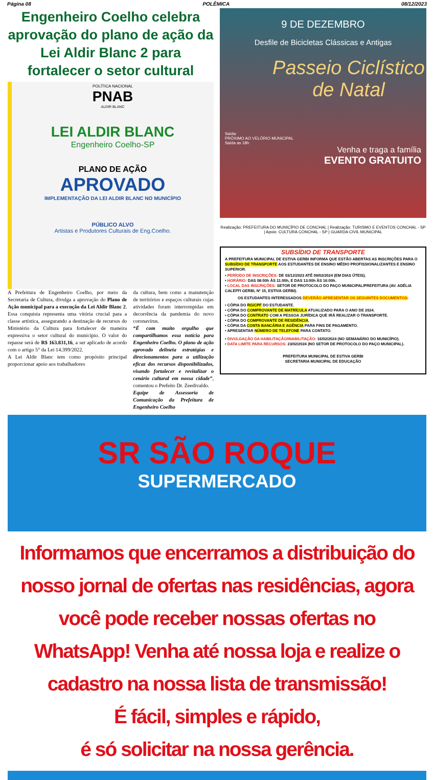Página 08 POLÊMICA 08/12/2023
Engenheiro Coelho celebra aprovação do plano de ação da Lei Aldir Blanc 2 para fortalecer o setor cultural
POLÍTICA NACIONAL
PNAB
ALDIR BLANC
LEI ALDIR BLANC
Engenheiro Coelho-SP
PLANO DE AÇÃO
APROVADO
IMPLEMENTAÇÃO DA LEI ALDIR BLANC NO MUNICÍPIO
PÚBLICO ALVO
Artistas e Produtores Culturais de Eng.Coelho.
A Prefeitura de Engenheiro Coelho, por meio da Secretaria de Cultura, divulga a aprovação do Plano de Ação municipal para a execução da Lei Aldir Blanc 2. Essa conquista representa uma vitória crucial para a classe artística, assegurando a destinação de recursos do Ministério da Cultura para fortalecer de maneira expressiva o setor cultural do município. O valor do repasse será de R$ 163.831,16, a ser aplicado de acordo com o artigo 5° da Lei 14.399/2022.
A Lei Aldir Blanc tem como propósito principal proporcionar apoio aos trabalhadores
da cultura, bem como a manutenção de territórios e espaços culturais cujas atividades foram interrompidas em decorrência da pandemia do novo coronavírus.
“É com muito orgulho que compartilhamos essa notícia para Engenheiro Coelho. O plano de ação aprovado delineia estratégias e direcionamentos para a utilização eficaz dos recursos disponibilizados, visando fortalecer e revitalizar o cenário cultural em nossa cidade”, comentou o Prefeito Dr. Zeedivaldo.
Equipe de Assessoria de Comunicação da Prefeitura de Engenheiro Coelho
9 DE DEZEMBRO
Desfile de Bicicletas Clássicas e Antigas
Passeio Ciclístico de Natal
Saída:
PRÓXIMO AO VELÓRIO MUNICIPAL
Saída as 18h
Venha e traga a família
EVENTO GRATUITO
Realização: PREFEITURA DO MUNICÍPIO DE CONCHAL | Realização: TURISMO E EVENTOS CONCHAL - SP | Apoio: CULTURA CONCHAL - SP | GUARDA CIVIL MUNICIPAL
SUBSÍDIO DE TRANSPORTE
A PREFEITURA MUNICIPAL DE ESTIVA GERBI INFORMA QUE ESTÃO ABERTAS AS INSCRIÇÕES PARA O SUBSÍDIO DE TRANSPORTE AOS ESTUDANTES DE ENSINO MÉDIO PROFISSIONALIZANTES E ENSINO SUPERIOR.
• PERÍODO DE INSCRIÇÕES: DE 03/12/2023 ATÉ 09/02/2024 (EM DIAS ÚTEIS).
• HORÁRIO: DAS 08:00h ÀS 11:00h, E DAS 13:00h ÀS 16:00h.
• LOCAL DAS INSCRIÇÕES: SETOR DE PROTOCOLO DO PAÇO MUNICIPAL/PREFEITURA (AV. ADÉLIA CALEFFI GERBI, Nº 15, ESTIVA GERBI).
OS ESTUDANTES INTERESSADOS DEVERÃO APRESENTAR OS SEGUINTES DOCUMENTOS:
• CÓPIA DO RG/CPF DO ESTUDANTE.
• CÓPIA DO COMPROVANTE DE MATRÍCULA ATUALIZADO PARA O ANO DE 2024.
• CÓPIA DO CONTRATO COM A PESSOA JURÍDICA QUE IRÁ REALIZAR O TRANSPORTE.
• CÓPIA DO COMPROVANTE DE RESIDÊNCIA.
• CÓPIA DA CONTA BANCÁRIA E AGÊNCIA PARA FINS DE PAGAMENTO.
• APRESENTAR NÚMERO DE TELEFONE PARA CONTATO.
• DIVULGAÇÃO DA HABILITAÇÃO/INABILITAÇÃO: 16/02/2024 (NO SEMANÁRIO DO MUNICÍPIO).
• DATA LIMITE PARA RECURSOS: 23/02/2024 (NO SETOR DE PROTOCOLO DO PAÇO MUNICIPAL).
PREFEITURA MUNICIPAL DE ESTIVA GERBI
SECRETARIA MUNICIPAL DE EDUCAÇÃO
SR SÃO ROQUE
SUPERMERCADO
Informamos que encerramos a distribuição do nosso jornal de ofertas nas residências, agora você pode receber nossas ofertas no WhatsApp! Venha até nossa loja e realize o cadastro na nossa lista de transmissão!
É fácil, simples e rápido,
é só solicitar na nossa gerência.